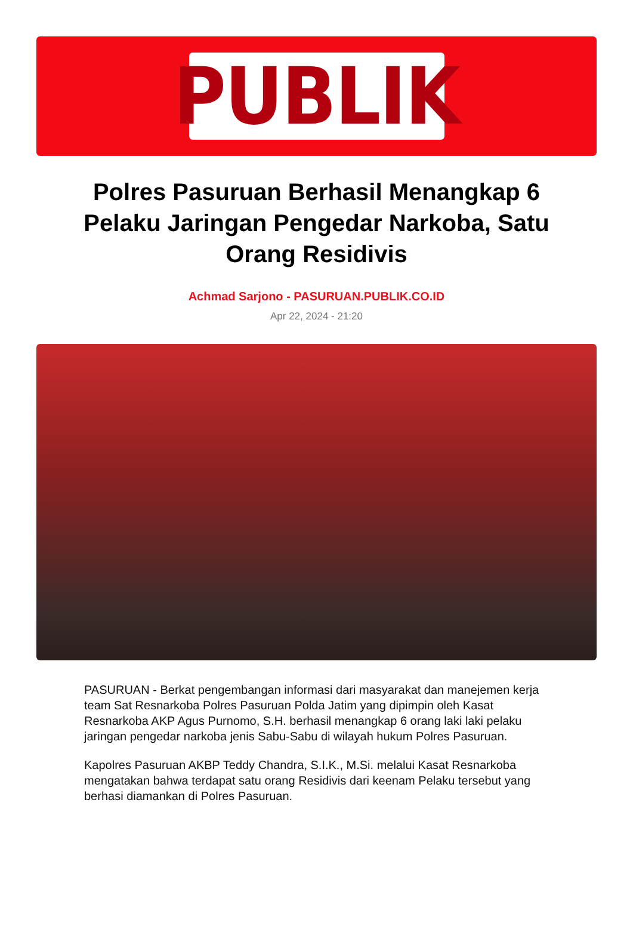PUBLIK
Polres Pasuruan Berhasil Menangkap 6 Pelaku Jaringan Pengedar Narkoba, Satu Orang Residivis
Achmad Sarjono - PASURUAN.PUBLIK.CO.ID
Apr 22, 2024 - 21:20
PASURUAN - Berkat pengembangan informasi dari masyarakat dan manejemen kerja team Sat Resnarkoba Polres Pasuruan Polda Jatim yang dipimpin oleh Kasat Resnarkoba AKP Agus Purnomo, S.H. berhasil menangkap 6 orang laki laki pelaku jaringan pengedar narkoba jenis Sabu-Sabu di wilayah hukum Polres Pasuruan.
Kapolres Pasuruan AKBP Teddy Chandra, S.I.K., M.Si. melalui Kasat Resnarkoba mengatakan bahwa terdapat satu orang Residivis dari keenam Pelaku tersebut yang berhasi diamankan di Polres Pasuruan.